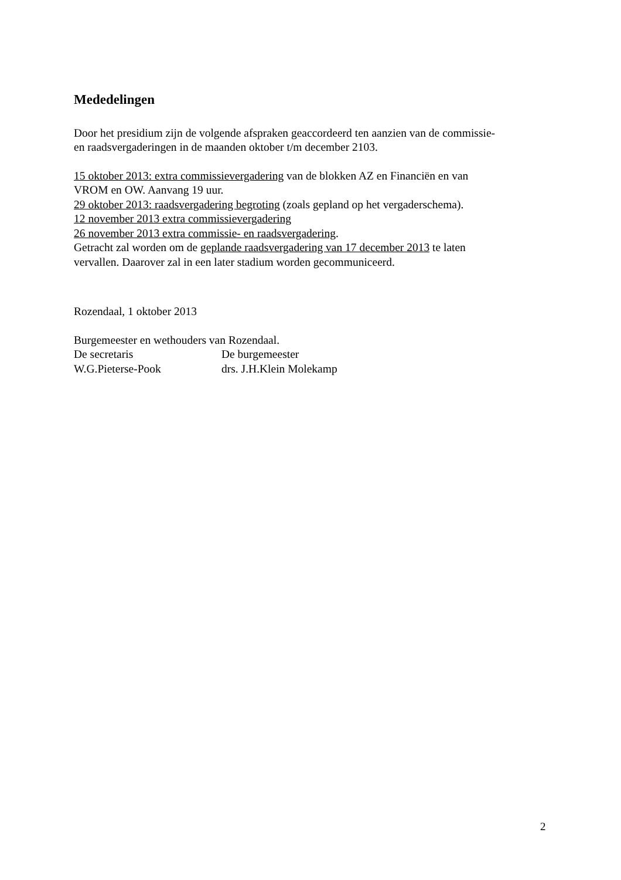Mededelingen
Door het presidium zijn de volgende afspraken geaccordeerd ten aanzien van de commissie-
en raadsvergaderingen in de maanden oktober t/m december 2103.
15 oktober 2013: extra commissievergadering van de blokken AZ en Financiën en van
VROM en OW. Aanvang 19 uur.
29 oktober 2013: raadsvergadering begroting (zoals gepland op het vergaderschema).
12 november 2013 extra commissievergadering
26 november 2013 extra commissie- en raadsvergadering.
Getracht zal worden om de geplande raadsvergadering van 17 december 2013 te laten
vervallen. Daarover zal in een later stadium worden gecommuniceerd.
Rozendaal, 1 oktober 2013
Burgemeester en wethouders van Rozendaal.
De secretaris De burgemeester
W.G.Pieterse-Pook drs. J.H.Klein Molekamp
2